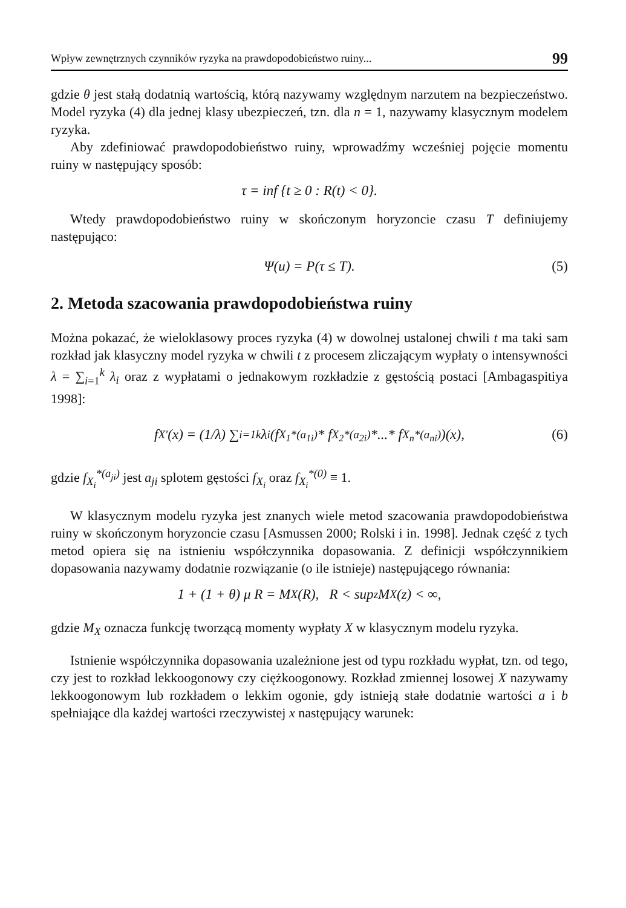Wpływ zewnętrznych czynników ryzyka na prawdopodobieństwo ruiny... 99
gdzie θ jest stałą dodatnią wartością, którą nazywamy względnym narzutem na bezpieczeństwo. Model ryzyka (4) dla jednej klasy ubezpieczeń, tzn. dla n = 1, nazywamy klasycznym modelem ryzyka.
Aby zdefiniować prawdopodobieństwo ruiny, wprowadźmy wcześniej pojęcie momentu ruiny w następujący sposób:
τ = inf {t ≥ 0 : R(t) < 0}.
Wtedy prawdopodobieństwo ruiny w skończonym horyzoncie czasu T definiujemy następująco:
Ψ(u) = P(τ ≤ T). (5)
2. Metoda szacowania prawdopodobieństwa ruiny
Można pokazać, że wieloklasowy proces ryzyka (4) w dowolnej ustalonej chwili t ma taki sam rozkład jak klasyczny model ryzyka w chwili t z procesem zliczającym wypłaty o intensywności λ = ∑<sub>i=1</sub><sup>k</sup> λ<sub>i</sub> oraz z wypłatami o jednakowym rozkładzie z gęstością postaci [Ambagaspitiya 1998]:
f<sub>X′</sub>(x) = (1/λ) ∑<sub>i=1</sub><sup>k</sup> λ<sub>i</sub>(f<sub>X<sub>1</sub></sub><sup>*(a<sub>1i</sub>)</sup> * f<sub>X<sub>2</sub></sub><sup>*(a<sub>2i</sub>)</sup> *...* f<sub>X<sub>n</sub></sub><sup>*(a<sub>ni</sub>)</sup>)(x), (6)
gdzie f<sub>X<sub>i</sub></sub><sup>*(a<sub>ji</sub>)</sup> jest a<sub>ji</sub> splotem gęstości f<sub>X<sub>i</sub></sub> oraz f<sub>X<sub>i</sub></sub><sup>*(0)</sup> ≡ 1.
W klasycznym modelu ryzyka jest znanych wiele metod szacowania prawdopodobieństwa ruiny w skończonym horyzoncie czasu [Asmussen 2000; Rolski i in. 1998]. Jednak część z tych metod opiera się na istnieniu współczynnika dopasowania. Z definicji współczynnikiem dopasowania nazywamy dodatnie rozwiązanie (o ile istnieje) następującego równania:
1 + (1 + θ) μ R = M<sub>X</sub>(R), R < sup<sub>z</sub> M<sub>X</sub>(z) < ∞,
gdzie M<sub>X</sub> oznacza funkcję tworzącą momenty wypłaty X w klasycznym modelu ryzyka.
Istnienie współczynnika dopasowania uzależnione jest od typu rozkładu wypłat, tzn. od tego, czy jest to rozkład lekkoogonowy czy ciężkoogonowy. Rozkład zmiennej losowej X nazywamy lekkoogonowym lub rozkładem o lekkim ogonie, gdy istnieją stałe dodatnie wartości a i b spełniające dla każdej wartości rzeczywistej x następujący warunek: